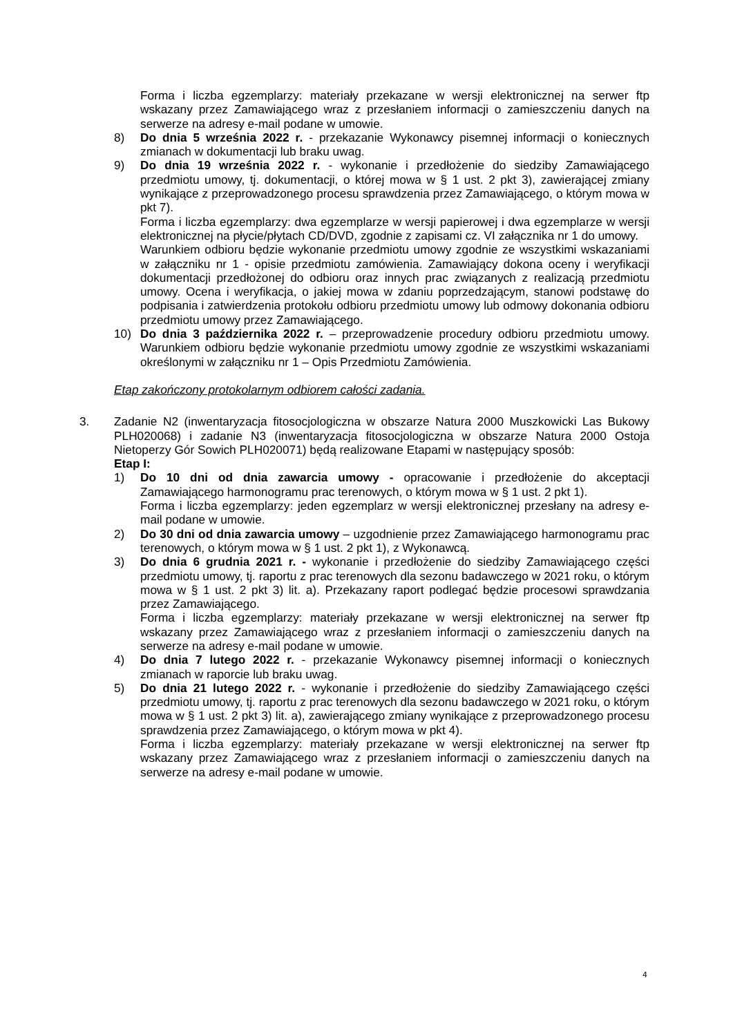Forma i liczba egzemplarzy: materiały przekazane w wersji elektronicznej na serwer ftp wskazany przez Zamawiającego wraz z przesłaniem informacji o zamieszczeniu danych na serwerze na adresy e-mail podane w umowie.
8) Do dnia 5 września 2022 r. - przekazanie Wykonawcy pisemnej informacji o koniecznych zmianach w dokumentacji lub braku uwag.
9) Do dnia 19 września 2022 r. - wykonanie i przedłożenie do siedziby Zamawiającego przedmiotu umowy, tj. dokumentacji, o której mowa w § 1 ust. 2 pkt 3), zawierającej zmiany wynikające z przeprowadzonego procesu sprawdzenia przez Zamawiającego, o którym mowa w pkt 7).
Forma i liczba egzemplarzy: dwa egzemplarze w wersji papierowej i dwa egzemplarze w wersji elektronicznej na płycie/płytach CD/DVD, zgodnie z zapisami cz. VI załącznika nr 1 do umowy.
Warunkiem odbioru będzie wykonanie przedmiotu umowy zgodnie ze wszystkimi wskazaniami w załączniku nr 1 - opisie przedmiotu zamówienia. Zamawiający dokona oceny i weryfikacji dokumentacji przedłożonej do odbioru oraz innych prac związanych z realizacją przedmiotu umowy. Ocena i weryfikacja, o jakiej mowa w zdaniu poprzedzającym, stanowi podstawę do podpisania i zatwierdzenia protokołu odbioru przedmiotu umowy lub odmowy dokonania odbioru przedmiotu umowy przez Zamawiającego.
10) Do dnia 3 października 2022 r. – przeprowadzenie procedury odbioru przedmiotu umowy. Warunkiem odbioru będzie wykonanie przedmiotu umowy zgodnie ze wszystkimi wskazaniami określonymi w załączniku nr 1 – Opis Przedmiotu Zamówienia.
Etap zakończony protokolarnym odbiorem całości zadania.
3. Zadanie N2 (inwentaryzacja fitosocjologiczna w obszarze Natura 2000 Muszkowicki Las Bukowy PLH020068) i zadanie N3 (inwentaryzacja fitosocjologiczna w obszarze Natura 2000 Ostoja Nietoperzy Gór Sowich PLH020071) będą realizowane Etapami w następujący sposób:
Etap I:
1) Do 10 dni od dnia zawarcia umowy - opracowanie i przedłożenie do akceptacji Zamawiającego harmonogramu prac terenowych, o którym mowa w § 1 ust. 2 pkt 1).
Forma i liczba egzemplarzy: jeden egzemplarz w wersji elektronicznej przesłany na adresy e-mail podane w umowie.
2) Do 30 dni od dnia zawarcia umowy – uzgodnienie przez Zamawiającego harmonogramu prac terenowych, o którym mowa w § 1 ust. 2 pkt 1), z Wykonawcą.
3) Do dnia 6 grudnia 2021 r. - wykonanie i przedłożenie do siedziby Zamawiającego części przedmiotu umowy, tj. raportu z prac terenowych dla sezonu badawczego w 2021 roku, o którym mowa w § 1 ust. 2 pkt 3) lit. a). Przekazany raport podlegać będzie procesowi sprawdzania przez Zamawiającego.
Forma i liczba egzemplarzy: materiały przekazane w wersji elektronicznej na serwer ftp wskazany przez Zamawiającego wraz z przesłaniem informacji o zamieszczeniu danych na serwerze na adresy e-mail podane w umowie.
4) Do dnia 7 lutego 2022 r. - przekazanie Wykonawcy pisemnej informacji o koniecznych zmianach w raporcie lub braku uwag.
5) Do dnia 21 lutego 2022 r. - wykonanie i przedłożenie do siedziby Zamawiającego części przedmiotu umowy, tj. raportu z prac terenowych dla sezonu badawczego w 2021 roku, o którym mowa w § 1 ust. 2 pkt 3) lit. a), zawierającego zmiany wynikające z przeprowadzonego procesu sprawdzenia przez Zamawiającego, o którym mowa w pkt 4).
Forma i liczba egzemplarzy: materiały przekazane w wersji elektronicznej na serwer ftp wskazany przez Zamawiającego wraz z przesłaniem informacji o zamieszczeniu danych na serwerze na adresy e-mail podane w umowie.
4